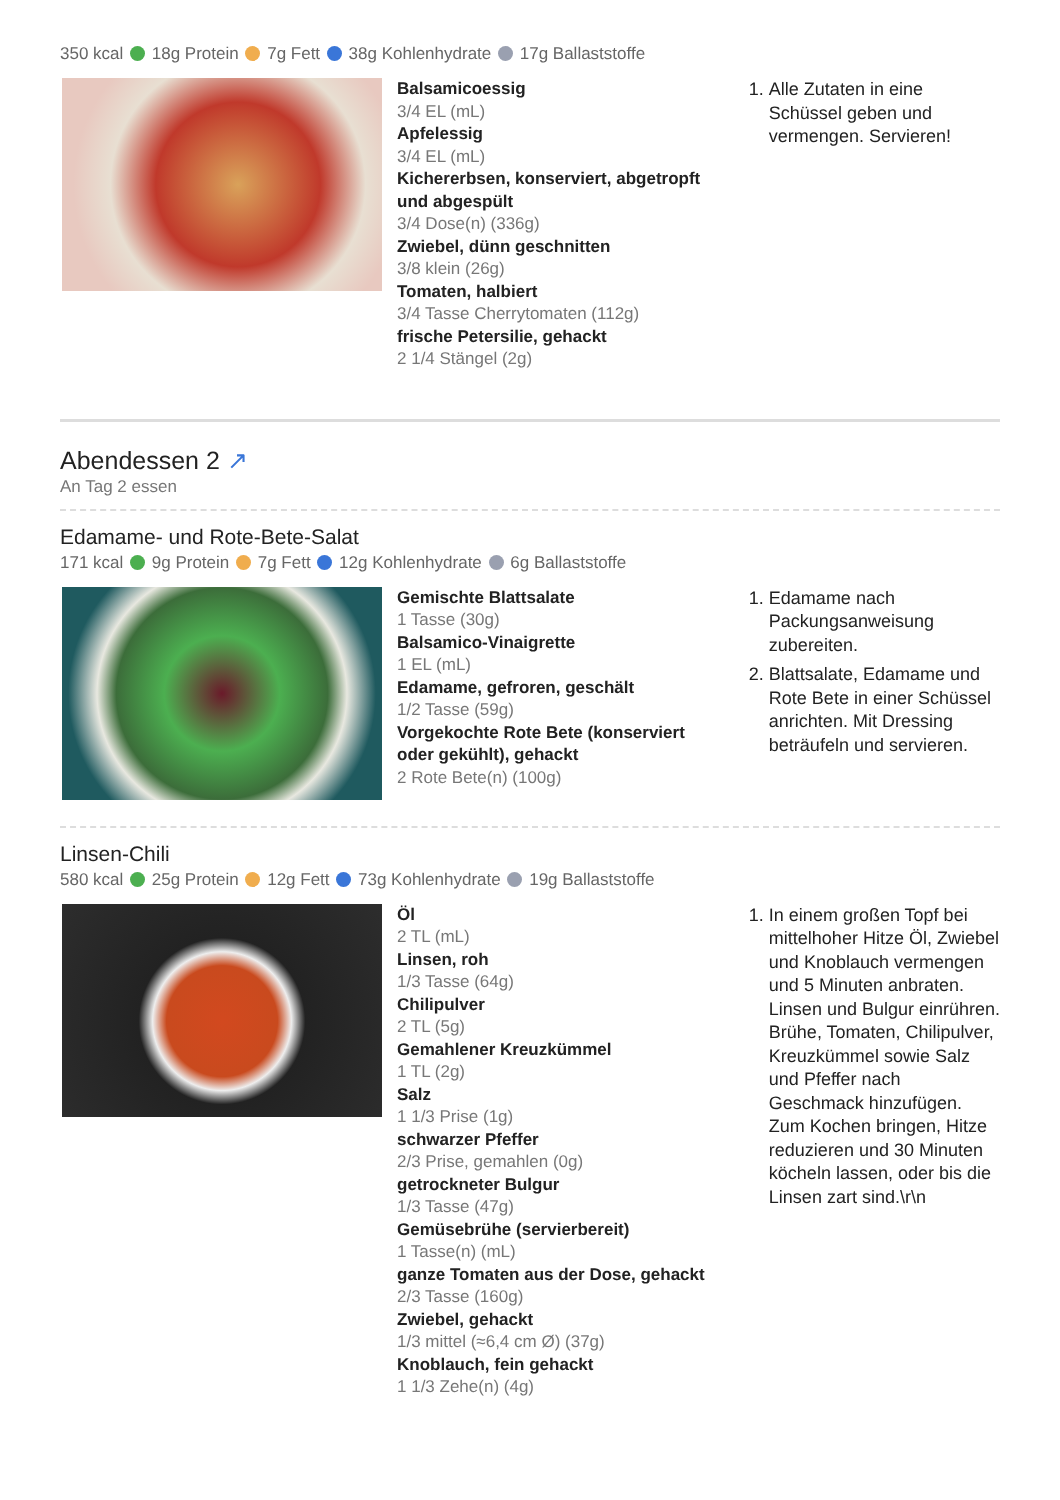350 kcal 18g Protein 7g Fett 38g Kohlenhydrate 17g Ballaststoffe
Balsamicoessig
3/4 EL (mL)
Apfelessig
3/4 EL (mL)
Kichererbsen, konserviert, abgetropft und abgespült
3/4 Dose(n) (336g)
Zwiebel, dünn geschnitten
3/8 klein (26g)
Tomaten, halbiert
3/4 Tasse Cherrytomaten (112g)
frische Petersilie, gehackt
2 1/4 Stängel (2g)
1. Alle Zutaten in eine Schüssel geben und vermengen. Servieren!
Abendessen 2 ↗
An Tag 2 essen
Edamame- und Rote-Bete-Salat
171 kcal 9g Protein 7g Fett 12g Kohlenhydrate 6g Ballaststoffe
Gemischte Blattsalate
1 Tasse (30g)
Balsamico-Vinaigrette
1 EL (mL)
Edamame, gefroren, geschält
1/2 Tasse (59g)
Vorgekochte Rote Bete (konserviert oder gekühlt), gehackt
2 Rote Bete(n) (100g)
1. Edamame nach Packungsanweisung zubereiten.
2. Blattsalate, Edamame und Rote Bete in einer Schüssel anrichten. Mit Dressing beträufeln und servieren.
Linsen-Chili
580 kcal 25g Protein 12g Fett 73g Kohlenhydrate 19g Ballaststoffe
Öl
2 TL (mL)
Linsen, roh
1/3 Tasse (64g)
Chilipulver
2 TL (5g)
Gemahlener Kreuzkümmel
1 TL (2g)
Salz
1 1/3 Prise (1g)
schwarzer Pfeffer
2/3 Prise, gemahlen (0g)
getrockneter Bulgur
1/3 Tasse (47g)
Gemüsebrühe (servierbereit)
1 Tasse(n) (mL)
ganze Tomaten aus der Dose, gehackt
2/3 Tasse (160g)
Zwiebel, gehackt
1/3 mittel (≈6,4 cm Ø) (37g)
Knoblauch, fein gehackt
1 1/3 Zehe(n) (4g)
1. In einem großen Topf bei mittelhoher Hitze Öl, Zwiebel und Knoblauch vermengen und 5 Minuten anbraten. Linsen und Bulgur einrühren. Brühe, Tomaten, Chilipulver, Kreuzkümmel sowie Salz und Pfeffer nach Geschmack hinzufügen. Zum Kochen bringen, Hitze reduzieren und 30 Minuten köcheln lassen, oder bis die Linsen zart sind.\r\n